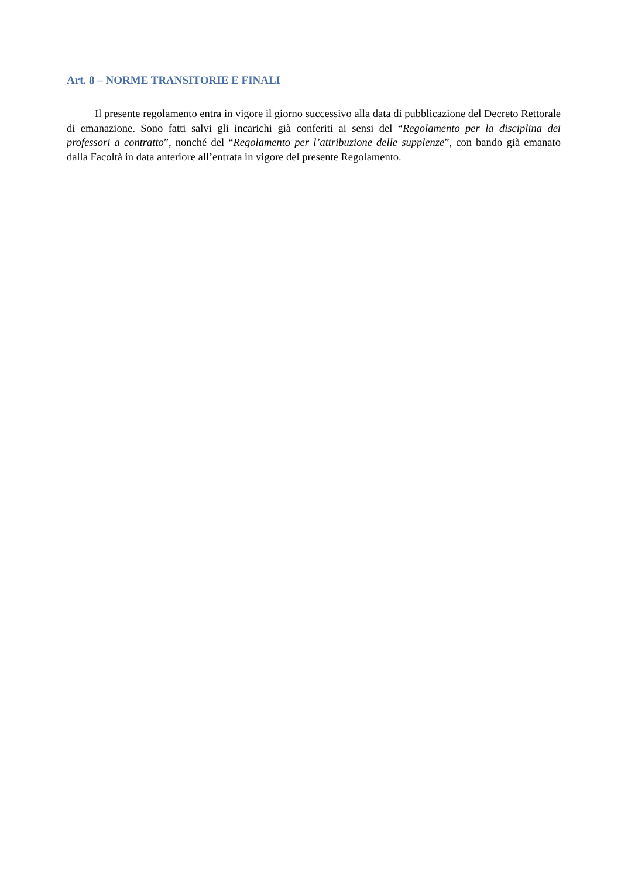Art. 8 – NORME TRANSITORIE E FINALI
Il presente regolamento entra in vigore il giorno successivo alla data di pubblicazione del Decreto Rettorale di emanazione. Sono fatti salvi gli incarichi già conferiti ai sensi del “Regolamento per la disciplina dei professori a contratto”, nonché del “Regolamento per l’attribuzione delle supplenze”, con bando già emanato dalla Facoltà in data anteriore all’entrata in vigore del presente Regolamento.